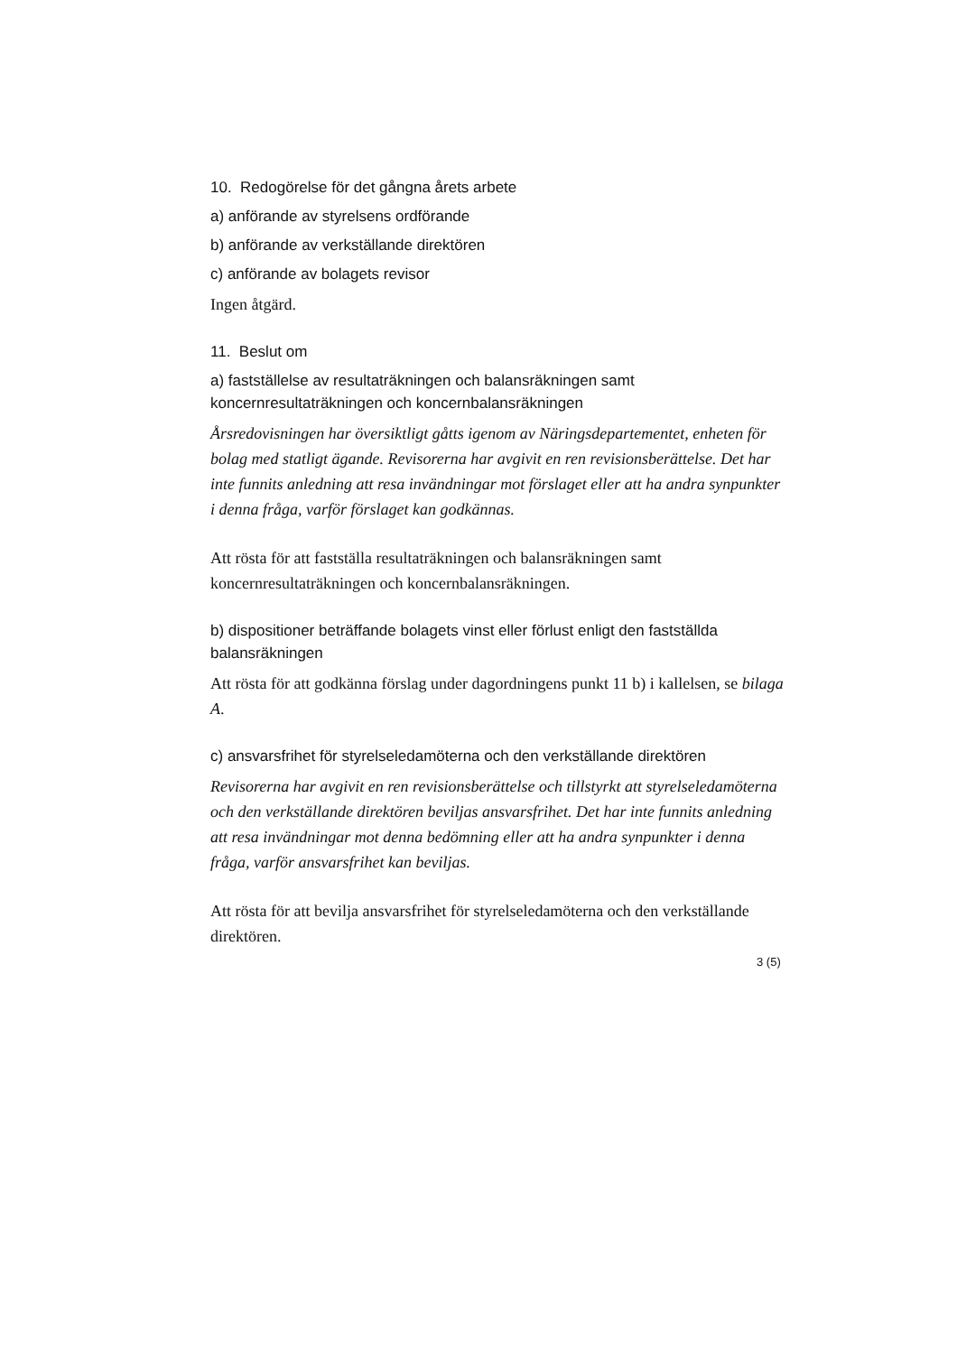10. Redogörelse för det gångna årets arbete
a) anförande av styrelsens ordförande
b) anförande av verkställande direktören
c) anförande av bolagets revisor
Ingen åtgärd.
11. Beslut om
a) fastställelse av resultaträkningen och balansräkningen samt koncernresultaträkningen och koncernbalansräkningen
Årsredovisningen har översiktligt gåtts igenom av Näringsdepartementet, enheten för bolag med statligt ägande. Revisorerna har avgivit en ren revisionsberättelse. Det har inte funnits anledning att resa invändningar mot förslaget eller att ha andra synpunkter i denna fråga, varför förslaget kan godkännas.
Att rösta för att fastställa resultaträkningen och balansräkningen samt koncernresultaträkningen och koncernbalansräkningen.
b) dispositioner beträffande bolagets vinst eller förlust enligt den fastställda balansräkningen
Att rösta för att godkänna förslag under dagordningens punkt 11 b) i kallelsen, se bilaga A.
c) ansvarsfrihet för styrelseledamöterna och den verkställande direktören
Revisorerna har avgivit en ren revisionsberättelse och tillstyrkt att styrelseledamöterna och den verkställande direktören beviljas ansvarsfrihet. Det har inte funnits anledning att resa invändningar mot denna bedömning eller att ha andra synpunkter i denna fråga, varför ansvarsfrihet kan beviljas.
Att rösta för att bevilja ansvarsfrihet för styrelseledamöterna och den verkställande direktören.
3 (5)